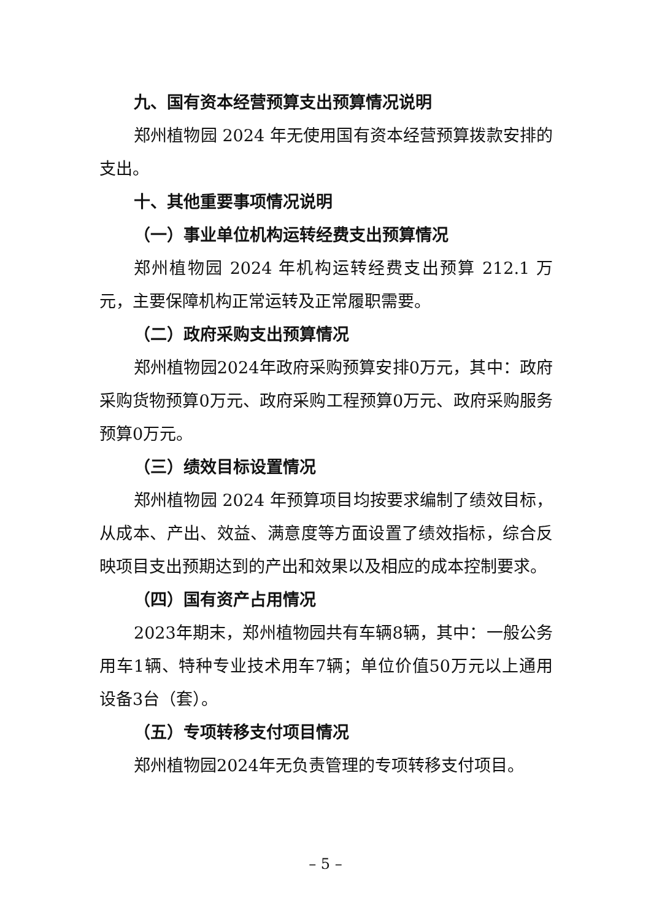九、国有资本经营预算支出预算情况说明
郑州植物园 2024 年无使用国有资本经营预算拨款安排的支出。
十、其他重要事项情况说明
（一）事业单位机构运转经费支出预算情况
郑州植物园 2024 年机构运转经费支出预算 212.1 万元，主要保障机构正常运转及正常履职需要。
（二）政府采购支出预算情况
郑州植物园2024年政府采购预算安排0万元，其中：政府采购货物预算0万元、政府采购工程预算0万元、政府采购服务预算0万元。
（三）绩效目标设置情况
郑州植物园 2024 年预算项目均按要求编制了绩效目标，从成本、产出、效益、满意度等方面设置了绩效指标，综合反映项目支出预期达到的产出和效果以及相应的成本控制要求。
（四）国有资产占用情况
2023年期末，郑州植物园共有车辆8辆，其中：一般公务用车1辆、特种专业技术用车7辆；单位价值50万元以上通用设备3台（套）。
（五）专项转移支付项目情况
郑州植物园2024年无负责管理的专项转移支付项目。
– 5 –